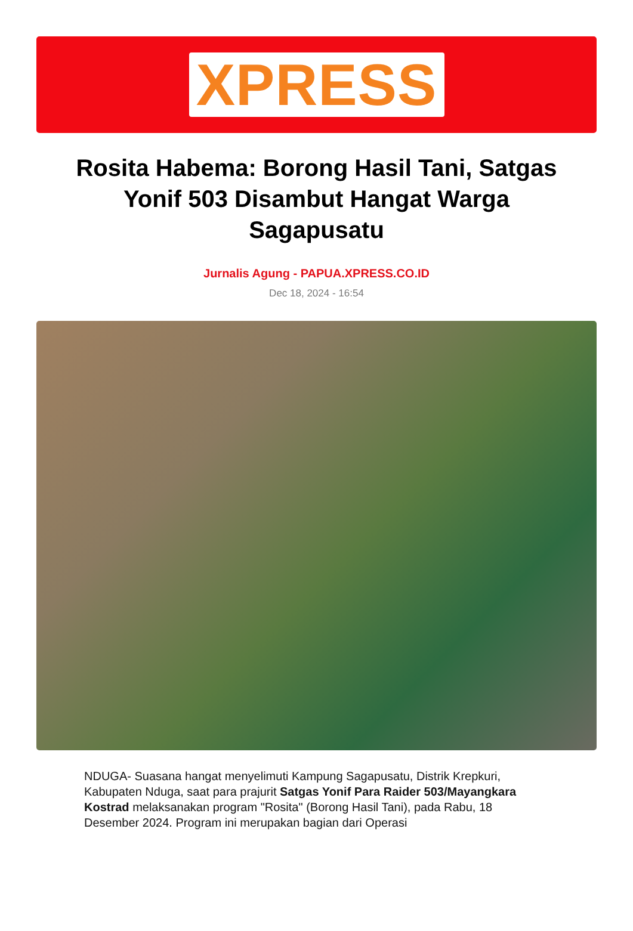XPRESS
Rosita Habema: Borong Hasil Tani, Satgas Yonif 503 Disambut Hangat Warga Sagapusatu
Jurnalis Agung - PAPUA.XPRESS.CO.ID
Dec 18, 2024 - 16:54
NDUGA- Suasana hangat menyelimuti Kampung Sagapusatu, Distrik Krepkuri, Kabupaten Nduga, saat para prajurit Satgas Yonif Para Raider 503/Mayangkara Kostrad melaksanakan program "Rosita" (Borong Hasil Tani), pada Rabu, 18 Desember 2024. Program ini merupakan bagian dari Operasi